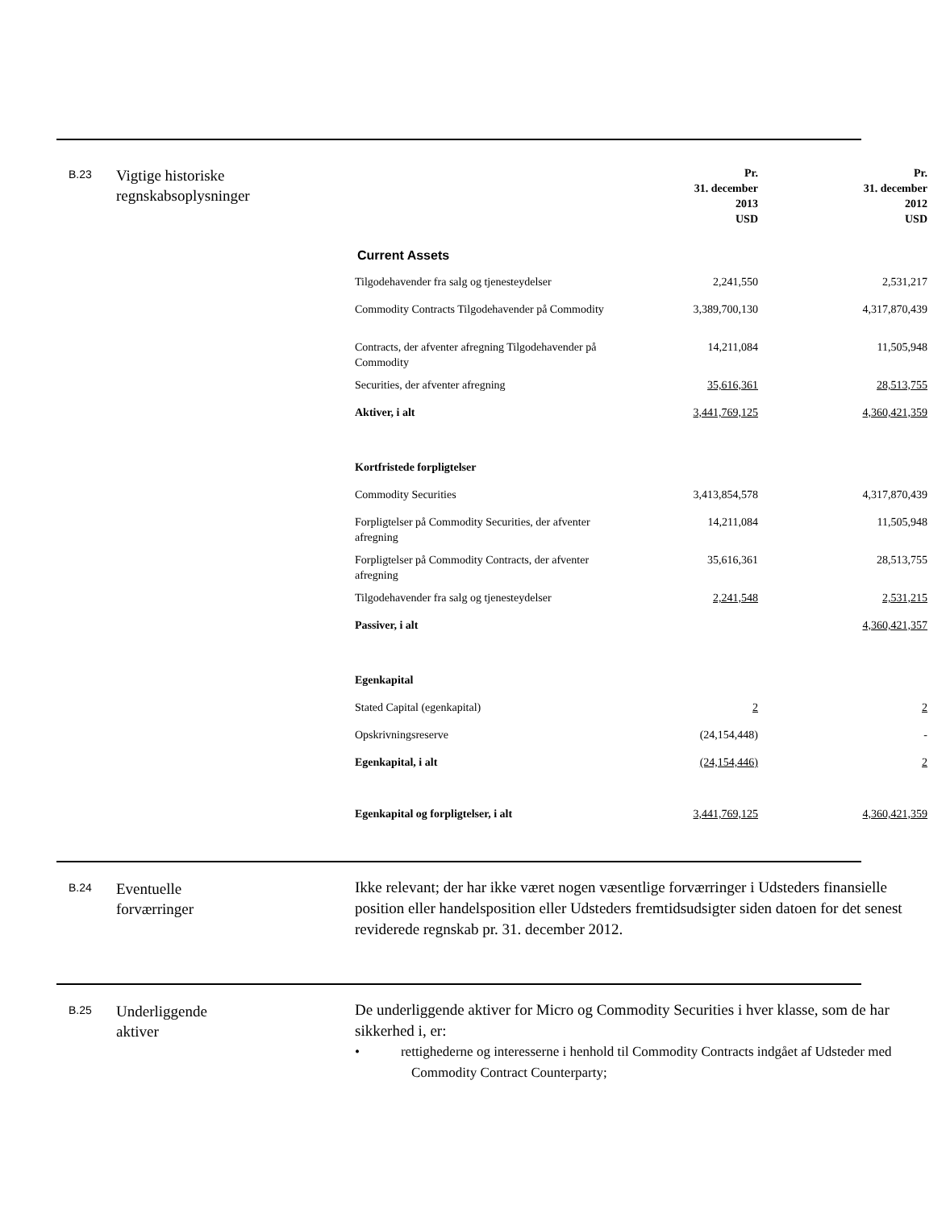B.23
Vigtige historiske
regnskabsoplysninger
| | Pr. 31. december 2013 USD | Pr. 31. december 2012 USD |
| --- | --- | --- |
| Current Assets | | |
| Tilgodehavender fra salg og tjenesteydelser | 2,241,550 | 2,531,217 |
| Commodity Contracts Tilgodehavender på Commodity | 3,389,700,130 | 4,317,870,439 |
| Contracts, der afventer afregning Tilgodehavender på Commodity | 14,211,084 | 11,505,948 |
| Securities, der afventer afregning | 35,616,361 | 28,513,755 |
| Aktiver, i alt | 3,441,769,125 | 4,360,421,359 |
| Kortfristede forpligtelser | | |
| Commodity Securities | 3,413,854,578 | 4,317,870,439 |
| Forpligtelser på Commodity Securities, der afventer afregning | 14,211,084 | 11,505,948 |
| Forpligtelser på Commodity Contracts, der afventer afregning | 35,616,361 | 28,513,755 |
| Tilgodehavender fra salg og tjenesteydelser | 2,241,548 | 2,531,215 |
| Passiver, i alt | | 4,360,421,357 |
| Egenkapital | | |
| Stated Capital (egenkapital) | 2 | 2 |
| Opskrivningsreserve | (24,154,448) | - |
| Egenkapital, i alt | (24,154,446) | 2 |
| Egenkapital og forpligtelser, i alt | 3,441,769,125 | 4,360,421,359 |
B.24
Eventuelle
forværringer
Ikke relevant; der har ikke været nogen væsentlige forværringer i Udsteders finansielle position eller handelsposition eller Udsteders fremtidsudsigter siden datoen for det senest reviderede regnskab pr. 31. december 2012.
B.25
Underliggende
aktiver
De underliggende aktiver for Micro og Commodity Securities i hver klasse, som de har sikkerhed i, er:
• rettighederne og interesserne i henhold til Commodity Contracts indgået af Udsteder med Commodity Contract Counterparty;